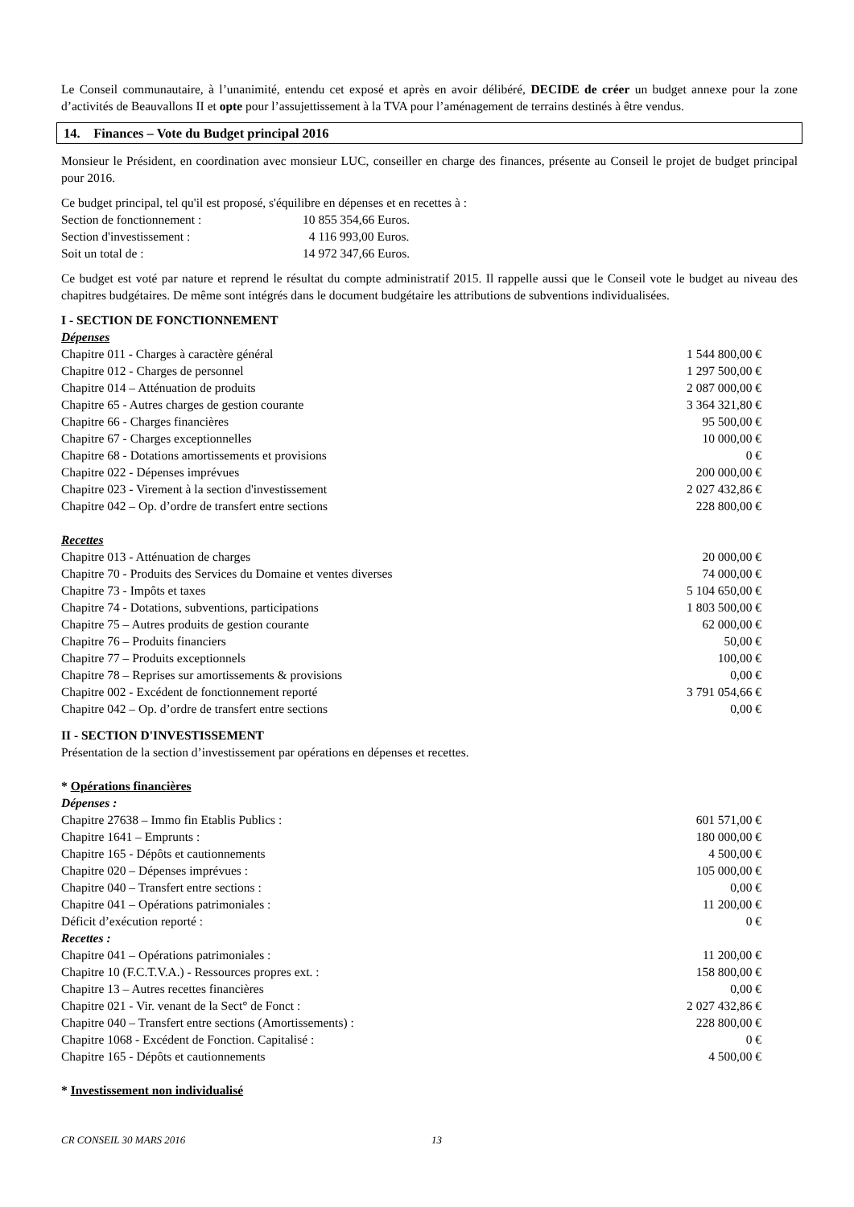Le Conseil communautaire, à l’unanimité, entendu cet exposé et après en avoir délibéré, DECIDE de créer un budget annexe pour la zone d’activités de Beauvallons II et opte pour l’assujettissement à la TVA pour l’aménagement de terrains destinés à être vendus.
14. Finances – Vote du Budget principal 2016
Monsieur le Président, en coordination avec monsieur LUC, conseiller en charge des finances, présente au Conseil le projet de budget principal pour 2016.
Ce budget principal, tel qu'il est proposé, s'équilibre en dépenses et en recettes à :
| Section de fonctionnement : | 10 855 354,66 Euros. |
| Section d'investissement : | 4 116 993,00 Euros. |
| Soit un total de : | 14 972 347,66 Euros. |
Ce budget est voté par nature et reprend le résultat du compte administratif 2015. Il rappelle aussi que le Conseil vote le budget au niveau des chapitres budgétaires. De même sont intégrés dans le document budgétaire les attributions de subventions individualisées.
I - SECTION DE FONCTIONNEMENT
Dépenses
| Chapitre 011 - Charges à caractère général | 1 544 800,00 € |
| Chapitre 012 - Charges de personnel | 1 297 500,00 € |
| Chapitre 014 – Atténuation de produits | 2 087 000,00 € |
| Chapitre 65 - Autres charges de gestion courante | 3 364 321,80 € |
| Chapitre 66 - Charges financières | 95 500,00 € |
| Chapitre 67 - Charges exceptionnelles | 10 000,00 € |
| Chapitre 68 - Dotations amortissements et provisions | 0 € |
| Chapitre 022 - Dépenses imprévues | 200 000,00 € |
| Chapitre 023 - Virement à la section d'investissement | 2 027 432,86 € |
| Chapitre 042 – Op. d’ordre de transfert entre sections | 228 800,00 € |
Recettes
| Chapitre 013 - Atténuation de charges | 20 000,00 € |
| Chapitre 70 - Produits des Services du Domaine et ventes diverses | 74 000,00 € |
| Chapitre 73 - Impôts et taxes | 5 104 650,00 € |
| Chapitre 74 - Dotations, subventions, participations | 1 803 500,00 € |
| Chapitre 75 – Autres produits de gestion courante | 62 000,00 € |
| Chapitre 76 – Produits financiers | 50,00 € |
| Chapitre 77 – Produits exceptionnels | 100,00 € |
| Chapitre 78 – Reprises sur amortissements & provisions | 0,00 € |
| Chapitre 002 - Excédent de fonctionnement reporté | 3 791 054,66 € |
| Chapitre 042 – Op. d’ordre de transfert entre sections | 0,00 € |
II - SECTION D'INVESTISSEMENT
Présentation de la section d’investissement par opérations en dépenses et recettes.
* Opérations financières
Dépenses :
| Chapitre 27638 – Immo fin Etablis Publics : | 601 571,00 € |
| Chapitre 1641 – Emprunts : | 180 000,00 € |
| Chapitre 165 - Dépôts et cautionnements | 4 500,00 € |
| Chapitre 020 – Dépenses imprévues : | 105 000,00 € |
| Chapitre 040 – Transfert entre sections : | 0,00 € |
| Chapitre 041 – Opérations patrimoniales : | 11 200,00 € |
| Déficit d’exécution reporté : | 0 € |
Recettes :
| Chapitre 041 – Opérations patrimoniales : | 11 200,00 € |
| Chapitre 10 (F.C.T.V.A.) - Ressources propres ext. : | 158 800,00 € |
| Chapitre 13 – Autres recettes financières | 0,00 € |
| Chapitre 021 - Vir. venant de la Sect° de Fonct : | 2 027 432,86 € |
| Chapitre 040 – Transfert entre sections (Amortissements) : | 228 800,00 € |
| Chapitre 1068 - Excédent de Fonction. Capitalisé : | 0 € |
| Chapitre 165 - Dépôts et cautionnements | 4 500,00 € |
* Investissement non individualisé
CR CONSEIL 30 MARS 2016 13